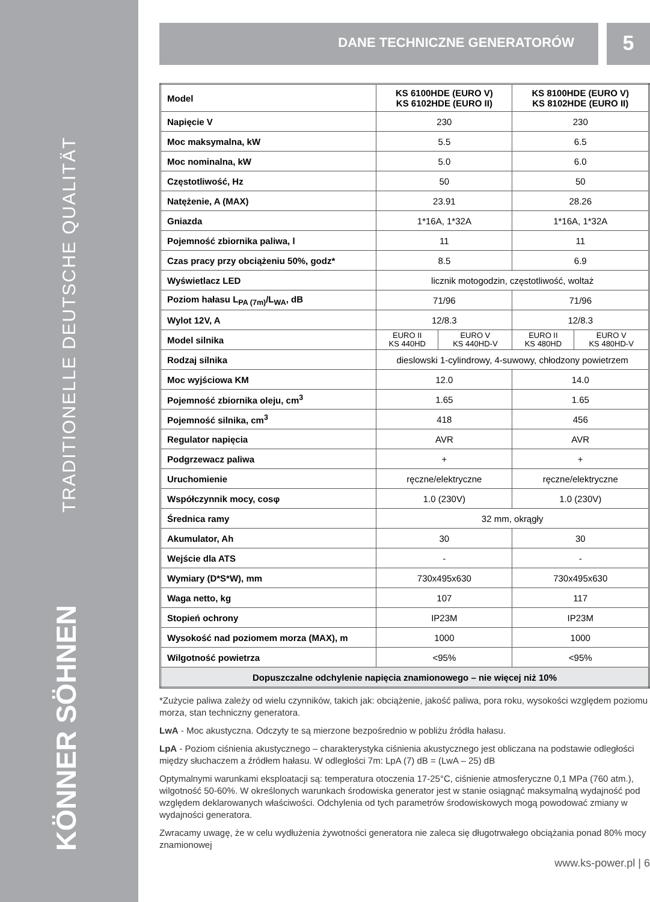TRADITIONELLE DEUTSCHE QUALITÄT
KÖNNER SÖHNEN
DANE TECHNICZNE GENERATORÓW
5
| Model | KS 6100HDE (EURO V) KS 6102HDE (EURO II) | | KS 8100HDE (EURO V) KS 8102HDE (EURO II) | |
| Napięcie V | 230 | | 230 | |
| Moc maksymalna, kW | 5.5 | | 6.5 | |
| Moc nominalna, kW | 5.0 | | 6.0 | |
| Częstotliwość, Hz | 50 | | 50 | |
| Natężenie, A (MAX) | 23.91 | | 28.26 | |
| Gniazda | 1*16A, 1*32A | | 1*16A, 1*32A | |
| Pojemność zbiornika paliwa, l | 11 | | 11 | |
| Czas pracy przy obciążeniu 50%, godz* | 8.5 | | 6.9 | |
| Wyświetlacz LED | licznik motogodzin, częstotliwość, woltaż | | | |
| Poziom hałasu L<sub>PA (7m)</sub>/L<sub>WA</sub>, dB | 71/96 | | 71/96 | |
| Wylot 12V, A | 12/8.3 | | 12/8.3 | |
| Model silnika | EURO II KS 440HD | EURO V KS 440HD-V | EURO II KS 480HD | EURO V KS 480HD-V |
| Rodzaj silnika | dieslowski 1-cylindrowy, 4-suwowy, chłodzony powietrzem | | | |
| Moc wyjściowa KM | 12.0 | | 14.0 | |
| Pojemność zbiornika oleju, cm<sup>3</sup> | 1.65 | | 1.65 | |
| Pojemność silnika, cm<sup>3</sup> | 418 | | 456 | |
| Regulator napięcia | AVR | | AVR | |
| Podgrzewacz paliwa | + | | + | |
| Uruchomienie | ręczne/elektryczne | | ręczne/elektryczne | |
| Współczynnik mocy, cosφ | 1.0 (230V) | | 1.0 (230V) | |
| Średnica ramy | 32 mm, okrągły | | | |
| Akumulator, Ah | 30 | | 30 | |
| Wejście dla ATS | - | | - | |
| Wymiary (D*S*W), mm | 730x495x630 | | 730x495x630 | |
| Waga netto, kg | 107 | | 117 | |
| Stopień ochrony | IP23M | | IP23M | |
| Wysokość nad poziomem morza (MAX), m | 1000 | | 1000 | |
| Wilgotność powietrza | <95% | | <95% | |
| Dopuszczalne odchylenie napięcia znamionowego – nie więcej niż 10% | | | | |
*Zużycie paliwa zależy od wielu czynników, takich jak: obciążenie, jakość paliwa, pora roku, wysokości względem poziomu morza, stan techniczny generatora.
LwA - Moc akustyczna. Odczyty te są mierzone bezpośrednio w pobliżu źródła hałasu.
LpA - Poziom ciśnienia akustycznego – charakterystyka ciśnienia akustycznego jest obliczana na podstawie odległości między słuchaczem a źródłem hałasu. W odległości 7m: LpA (7) dB = (LwA – 25) dB
Optymalnymi warunkami eksploatacji są: temperatura otoczenia 17-25°C, ciśnienie atmosferyczne 0,1 MPa (760 atm.), wilgotność 50-60%. W określonych warunkach środowiska generator jest w stanie osiągnąć maksymalną wydajność pod względem deklarowanych właściwości. Odchylenia od tych parametrów środowiskowych mogą powodować zmiany w wydajności generatora.
Zwracamy uwagę, że w celu wydłużenia żywotności generatora nie zaleca się długotrwałego obciążania ponad 80% mocy znamionowej
www.ks-power.pl | 6